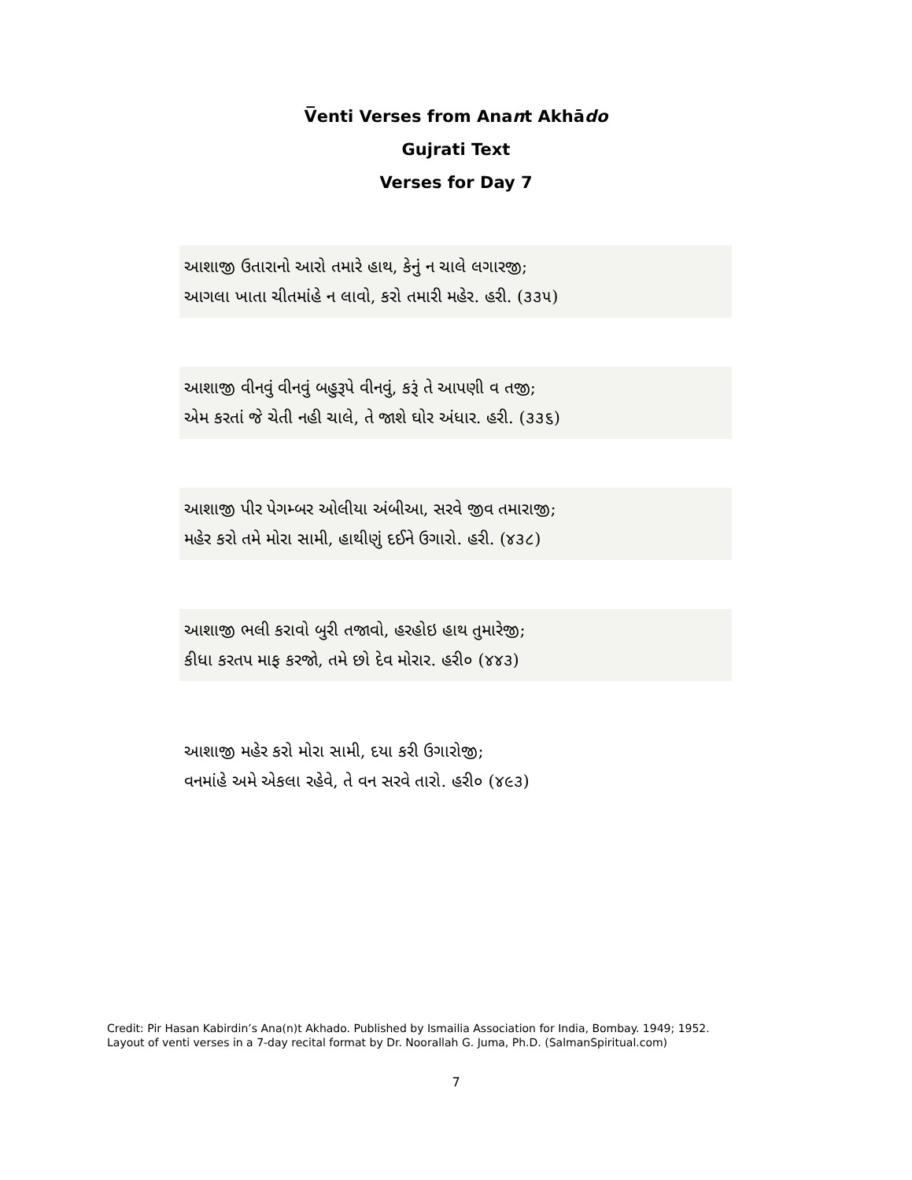V̅enti Verses from Anant Akhādo
Gujrati Text
Verses for Day 7
આશાજી ઉતારાનો આરો તમારે હાથ, કેનું ન ચાલે લગારજી;
આગલા ખાતા ચીતમાંહે ન લાવો, કરો તમારી મહેર. હરી. (૩૩૫)
આશાજી વીનવું વીનવું બહુરૂપે વીનવું, કરૂં તે આપણી વ તજી;
એમ કરતાં જે ચેતી નહી ચાલે, તે જાશે ઘોર અંધાર. હરી. (૩૩૬)
આશાજી પીર પેગમ્બર ઓલીયા અંબીઆ, સરવે જીવ તમારાજી;
મહેર કરો તમે મોરા સામી, હાથીણું દઈને ઉગારો. હરી. (૪૩૮)
આશાજી ભલી કરાવો બુરી તજાવો, હરહોઇ હાથ તુમારેજી;
કીધા કરતપ માફ કરજો, તમે છો દેવ મોરાર. હરી૦ (૪૪૩)
આશાજી મહેર કરો મોરા સામી, દયા કરી ઉગારોજી;
વનમાંહે અમે એકલા રહેવે, તે વન સરવે તારો. હરી૦ (૪૯૩)
Credit: Pir Hasan Kabirdin’s Ana(n)t Akhado. Published by Ismailia Association for India, Bombay. 1949; 1952.
Layout of venti verses in a 7-day recital format by Dr. Noorallah G. Juma, Ph.D. (SalmanSpiritual.com)
7